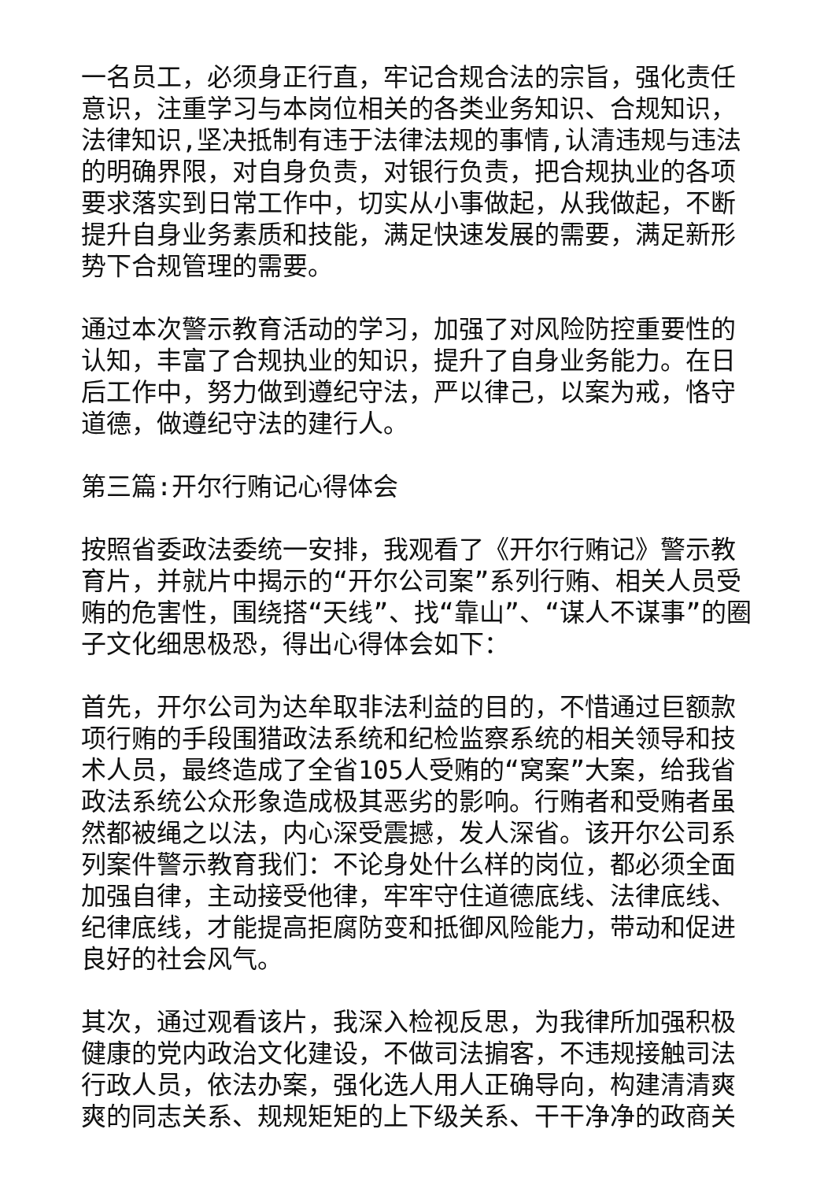一名员工，必须身正行直，牢记合规合法的宗旨，强化责任意识，注重学习与本岗位相关的各类业务知识、合规知识，法律知识,坚决抵制有违于法律法规的事情,认清违规与违法的明确界限，对自身负责，对银行负责，把合规执业的各项要求落实到日常工作中，切实从小事做起，从我做起，不断提升自身业务素质和技能，满足快速发展的需要，满足新形势下合规管理的需要。
通过本次警示教育活动的学习，加强了对风险防控重要性的认知，丰富了合规执业的知识，提升了自身业务能力。在日后工作中，努力做到遵纪守法，严以律己，以案为戒，恪守道德，做遵纪守法的建行人。
第三篇:开尔行贿记心得体会
按照省委政法委统一安排，我观看了《开尔行贿记》警示教育片，并就片中揭示的“开尔公司案”系列行贿、相关人员受贿的危害性，围绕搭“天线”、找“靠山”、“谋人不谋事”的圈子文化细思极恐，得出心得体会如下：
首先，开尔公司为达牟取非法利益的目的，不惜通过巨额款项行贿的手段围猎政法系统和纪检监察系统的相关领导和技术人员，最终造成了全省105人受贿的“窝案”大案，给我省政法系统公众形象造成极其恶劣的影响。行贿者和受贿者虽然都被绳之以法，内心深受震撼，发人深省。该开尔公司系列案件警示教育我们：不论身处什么样的岗位，都必须全面加强自律，主动接受他律，牢牢守住道德底线、法律底线、纪律底线，才能提高拒腐防变和抵御风险能力，带动和促进良好的社会风气。
其次，通过观看该片，我深入检视反思，为我律所加强积极健康的党内政治文化建设，不做司法掮客，不违规接触司法行政人员，依法办案，强化选人用人正确导向，构建清清爽爽的同志关系、规规矩矩的上下级关系、干干净净的政商关